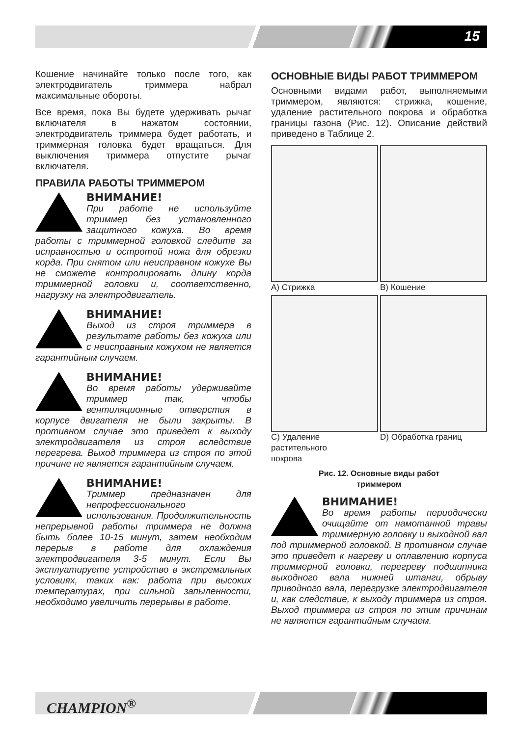15
Кошение начинайте только после того, как электродвигатель триммера набрал максимальные обороты.
Все время, пока Вы будете удерживать рычаг включателя в нажатом состоянии, электродвигатель триммера будет работать, и триммерная головка будет вращаться. Для выключения триммера отпустите рычаг включателя.
ПРАВИЛА РАБОТЫ ТРИММЕРОМ
ВНИМАНИЕ!
При работе не используйте триммер без установленного защитного кожуха. Во время работы с триммерной головкой следите за исправностью и остротой ножа для обрезки корда. При снятом или неисправном кожухе Вы не сможете контролировать длину корда триммерной головки и, соответственно, нагрузку на электродвигатель.
ВНИМАНИЕ!
Выход из строя триммера в результате работы без кожуха или с неисправным кожухом не является гарантийным случаем.
ВНИМАНИЕ!
Во время работы удерживайте триммер так, чтобы вентиляционные отверстия в корпусе двигателя не были закрыты. В противном случае это приведет к выходу электродвигателя из строя вследствие перегрева. Выход триммера из строя по этой причине не является гарантийным случаем.
ВНИМАНИЕ!
Триммер предназначен для непрофессионального использования. Продолжительность непрерывной работы триммера не должна быть более 10-15 минут, затем необходим перерыв в работе для охлаждения электродвигателя 3-5 минут. Если Вы эксплуатируете устройство в экстремальных условиях, таких как: работа при высоких температурах, при сильной запыленности, необходимо увеличить перерывы в работе.
ОСНОВНЫЕ ВИДЫ РАБОТ ТРИММЕРОМ
Основными видами работ, выполняемыми триммером, являются: стрижка, кошение, удаление растительного покрова и обработка границы газона (Рис. 12). Описание действий приведено в Таблице 2.
A) Стрижка
B) Кошение
C) Удаление
растительного
покрова
D) Обработка границ
Рис. 12. Основные виды работ
триммером
ВНИМАНИЕ!
Во время работы периодически очищайте от намотанной травы триммерную головку и выходной вал под триммерной головкой. В противном случае это приведет к нагреву и оплавлению корпуса триммерной головки, перегреву подшипника выходного вала нижней штанги, обрыву приводного вала, перегрузке электродвигателя и, как следствие, к выходу триммера из строя. Выход триммера из строя по этим причинам не является гарантийным случаем.
CHAMPION<sup>®</sup>